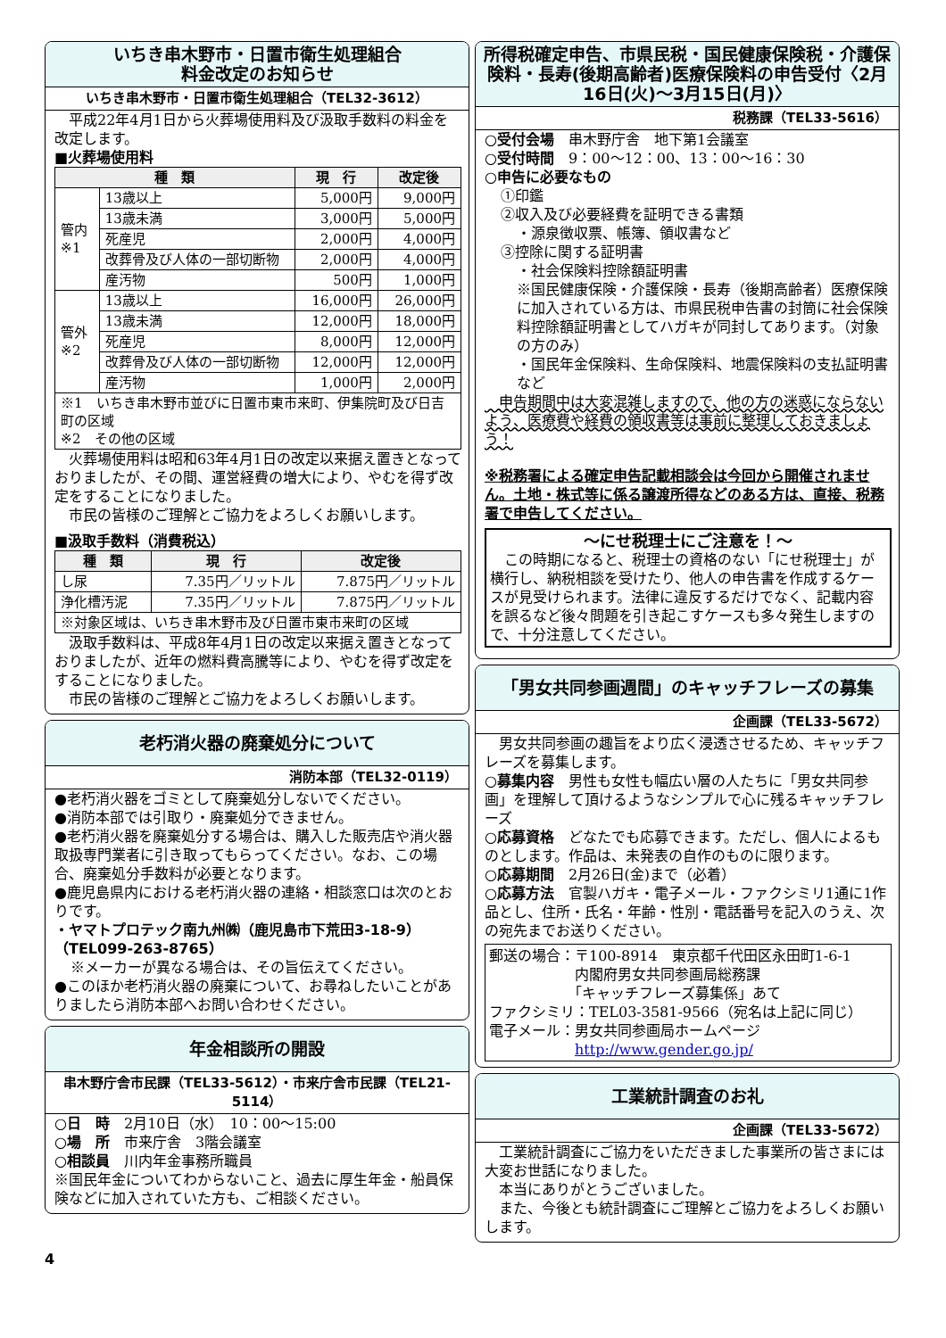いちき串木野市・日置市衛生処理組合
料金改定のお知らせ
いちき串木野市・日置市衛生処理組合（TEL32-3612）
　平成22年4月1日から火葬場使用料及び汲取手数料の料金を改定します。
■火葬場使用料
| 種 類 | | 現 行 | 改定後 |
| --- | --- | --- | --- |
| 管内 ※1 | 13歳以上 | 5,000円 | 9,000円 |
| | 13歳未満 | 3,000円 | 5,000円 |
| | 死産児 | 2,000円 | 4,000円 |
| | 改葬骨及び人体の一部切断物 | 2,000円 | 4,000円 |
| | 産汚物 | 500円 | 1,000円 |
| 管外 ※2 | 13歳以上 | 16,000円 | 26,000円 |
| | 13歳未満 | 12,000円 | 18,000円 |
| | 死産児 | 8,000円 | 12,000円 |
| | 改葬骨及び人体の一部切断物 | 12,000円 | 12,000円 |
| | 産汚物 | 1,000円 | 2,000円 |
| ※1 いちき串木野市並びに日置市東市来町、伊集院町及び日吉町の区域 ※2 その他の区域 | | | |
　火葬場使用料は昭和63年4月1日の改定以来据え置きとなっておりましたが、その間、運営経費の増大により、やむを得ず改定をすることになりました。
　市民の皆様のご理解とご協力をよろしくお願いします。
■汲取手数料（消費税込）
| 種 類 | 現 行 | 改定後 |
| --- | --- | --- |
| し尿 | 7.35円／リットル | 7.875円／リットル |
| 浄化槽汚泥 | 7.35円／リットル | 7.875円／リットル |
| ※対象区域は、いちき串木野市及び日置市東市来町の区域 | | |
　汲取手数料は、平成8年4月1日の改定以来据え置きとなっておりましたが、近年の燃料費高騰等により、やむを得ず改定をすることになりました。
　市民の皆様のご理解とご協力をよろしくお願いします。
老朽消火器の廃棄処分について
消防本部（TEL32-0119）
●老朽消火器をゴミとして廃棄処分しないでください。
●消防本部では引取り・廃棄処分できません。
●老朽消火器を廃棄処分する場合は、購入した販売店や消火器取扱専門業者に引き取ってもらってください。なお、この場合、廃棄処分手数料が必要となります。
●鹿児島県内における老朽消火器の連絡・相談窓口は次のとおりです。
・ヤマトプロテック南九州㈱（鹿児島市下荒田3-18-9）（TEL099-263-8765）
※メーカーが異なる場合は、その旨伝えてください。
●このほか老朽消火器の廃棄について、お尋ねしたいことがありましたら消防本部へお問い合わせください。
年金相談所の開設
串木野庁舎市民課（TEL33-5612）・市来庁舎市民課（TEL21-5114）
○日　時　2月10日（水）　10：00～15:00
○場　所　市来庁舎　3階会議室
○相談員　川内年金事務所職員
※国民年金についてわからないこと、過去に厚生年金・船員保険などに加入されていた方も、ご相談ください。
4
所得税確定申告、市県民税・国民健康保険税・介護保険料・長寿(後期高齢者)医療保険料の申告受付〈2月16日(火)～3月15日(月)〉
税務課（TEL33-5616）
○受付会場　串木野庁舎　地下第1会議室
○受付時間　9：00～12：00、13：00～16：30
○申告に必要なもの
①印鑑
②収入及び必要経費を証明できる書類
・源泉徴収票、帳簿、領収書など
③控除に関する証明書
・社会保険料控除額証明書
※国民健康保険・介護保険・長寿（後期高齢者）医療保険に加入されている方は、市県民税申告書の封筒に社会保険料控除額証明書としてハガキが同封してあります。（対象の方のみ）
・国民年金保険料、生命保険料、地震保険料の支払証明書など
　申告期間中は大変混雑しますので、他の方の迷惑にならないよう、医療費や経費の領収書等は事前に整理しておきましょう！
※税務署による確定申告記載相談会は今回から開催されません。土地・株式等に係る譲渡所得などのある方は、直接、税務署で申告してください。
～にせ税理士にご注意を！～
　この時期になると、税理士の資格のない「にせ税理士」が横行し、納税相談を受けたり、他人の申告書を作成するケースが見受けられます。法律に違反するだけでなく、記載内容を誤るなど後々問題を引き起こすケースも多々発生しますので、十分注意してください。
「男女共同参画週間」のキャッチフレーズの募集
企画課（TEL33-5672）
　男女共同参画の趣旨をより広く浸透させるため、キャッチフレーズを募集します。
○募集内容　男性も女性も幅広い層の人たちに「男女共同参画」を理解して頂けるようなシンプルで心に残るキャッチフレーズ
○応募資格　どなたでも応募できます。ただし、個人によるものとします。作品は、未発表の自作のものに限ります。
○応募期間　2月26日(金)まで（必着）
○応募方法　官製ハガキ・電子メール・ファクシミリ1通に1作品とし、住所・氏名・年齢・性別・電話番号を記入のうえ、次の宛先までお送りください。
郵送の場合：〒100-8914　東京都千代田区永田町1-6-1
　　　　　　内閣府男女共同参画局総務課
　　　　　　「キャッチフレーズ募集係」あて
ファクシミリ：TEL03-3581-9566（宛名は上記に同じ）
電子メール：男女共同参画局ホームページ
　　　　　　http://www.gender.go.jp/
工業統計調査のお礼
企画課（TEL33-5672）
　工業統計調査にご協力をいただきました事業所の皆さまには大変お世話になりました。
　本当にありがとうございました。
　また、今後とも統計調査にご理解とご協力をよろしくお願いします。